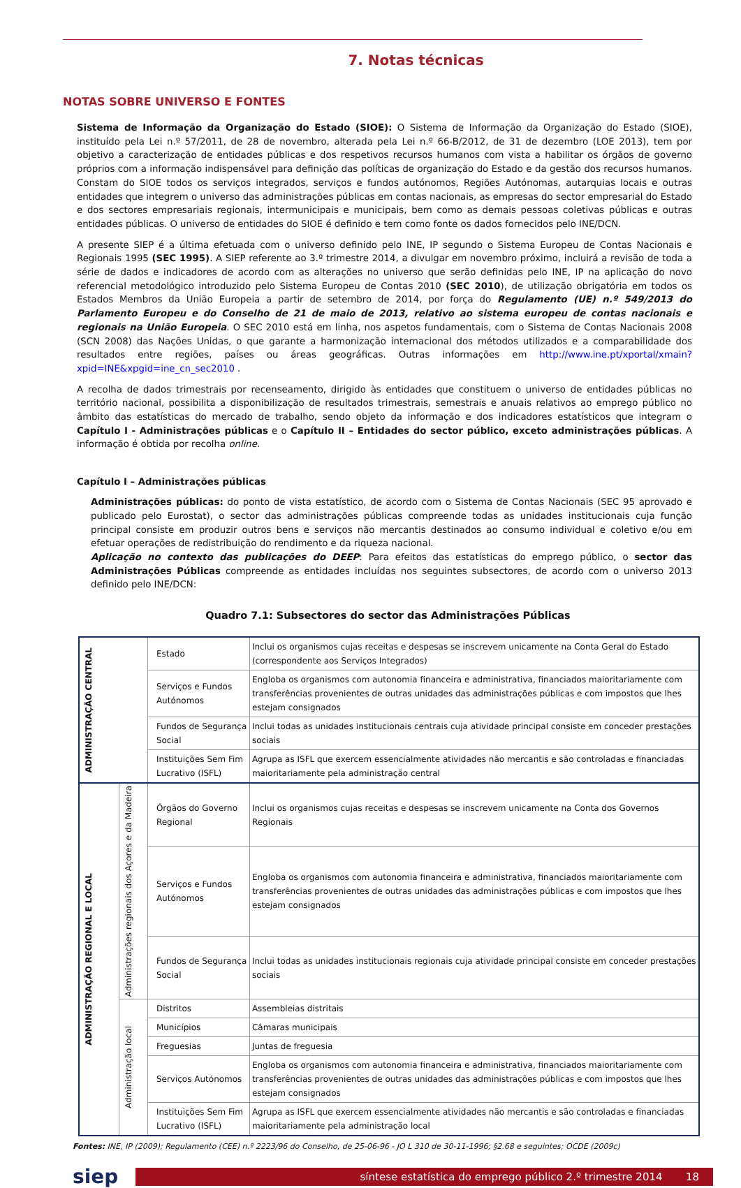7. Notas técnicas
NOTAS SOBRE UNIVERSO E FONTES
Sistema de Informação da Organização do Estado (SIOE): O Sistema de Informação da Organização do Estado (SIOE), instituído pela Lei n.º 57/2011, de 28 de novembro, alterada pela Lei n.º 66-B/2012, de 31 de dezembro (LOE 2013), tem por objetivo a caracterização de entidades públicas e dos respetivos recursos humanos com vista a habilitar os órgãos de governo próprios com a informação indispensável para definição das políticas de organização do Estado e da gestão dos recursos humanos. Constam do SIOE todos os serviços integrados, serviços e fundos autónomos, Regiões Autónomas, autarquias locais e outras entidades que integrem o universo das administrações públicas em contas nacionais, as empresas do sector empresarial do Estado e dos sectores empresariais regionais, intermunicipais e municipais, bem como as demais pessoas coletivas públicas e outras entidades públicas. O universo de entidades do SIOE é definido e tem como fonte os dados fornecidos pelo INE/DCN.
A presente SIEP é a última efetuada com o universo definido pelo INE, IP segundo o Sistema Europeu de Contas Nacionais e Regionais 1995 (SEC 1995). A SIEP referente ao 3.º trimestre 2014, a divulgar em novembro próximo, incluirá a revisão de toda a série de dados e indicadores de acordo com as alterações no universo que serão definidas pelo INE, IP na aplicação do novo referencial metodológico introduzido pelo Sistema Europeu de Contas 2010 (SEC 2010), de utilização obrigatória em todos os Estados Membros da União Europeia a partir de setembro de 2014, por força do Regulamento (UE) n.º 549/2013 do Parlamento Europeu e do Conselho de 21 de maio de 2013, relativo ao sistema europeu de contas nacionais e regionais na União Europeia. O SEC 2010 está em linha, nos aspetos fundamentais, com o Sistema de Contas Nacionais 2008 (SCN 2008) das Nações Unidas, o que garante a harmonização internacional dos métodos utilizados e a comparabilidade dos resultados entre regiões, países ou áreas geográficas. Outras informações em http://www.ine.pt/xportal/xmain?xpid=INE&xpgid=ine_cn_sec2010 .
A recolha de dados trimestrais por recenseamento, dirigido às entidades que constituem o universo de entidades públicas no território nacional, possibilita a disponibilização de resultados trimestrais, semestrais e anuais relativos ao emprego público no âmbito das estatísticas do mercado de trabalho, sendo objeto da informação e dos indicadores estatísticos que integram o Capítulo I - Administrações públicas e o Capítulo II – Entidades do sector público, exceto administrações públicas. A informação é obtida por recolha online.
Capítulo I – Administrações públicas
Administrações públicas: do ponto de vista estatístico, de acordo com o Sistema de Contas Nacionais (SEC 95 aprovado e publicado pelo Eurostat), o sector das administrações públicas compreende todas as unidades institucionais cuja função principal consiste em produzir outros bens e serviços não mercantis destinados ao consumo individual e coletivo e/ou em efetuar operações de redistribuição do rendimento e da riqueza nacional.
Aplicação no contexto das publicações do DEEP: Para efeitos das estatísticas do emprego público, o sector das Administrações Públicas compreende as entidades incluídas nos seguintes subsectores, de acordo com o universo 2013 definido pelo INE/DCN:
Quadro 7.1: Subsectores do sector das Administrações Públicas
| ADMINISTRAÇÃO CENTRAL | | Estado | Inclui os organismos cujas receitas e despesas se inscrevem unicamente na Conta Geral do Estado (correspondente aos Serviços Integrados) |
| | | Serviços e Fundos Autónomos | Engloba os organismos com autonomia financeira e administrativa, financiados maioritariamente com transferências provenientes de outras unidades das administrações públicas e com impostos que lhes estejam consignados |
| | | Fundos de Segurança Social | Inclui todas as unidades institucionais centrais cuja atividade principal consiste em conceder prestações sociais |
| | | Instituições Sem Fim Lucrativo (ISFL) | Agrupa as ISFL que exercem essencialmente atividades não mercantis e são controladas e financiadas maioritariamente pela administração central |
| ADMINISTRAÇÃO REGIONAL E LOCAL | Administrações regionais dos Açores e da Madeira | Órgãos do Governo Regional | Inclui os organismos cujas receitas e despesas se inscrevem unicamente na Conta dos Governos Regionais |
| | | Serviços e Fundos Autónomos | Engloba os organismos com autonomia financeira e administrativa, financiados maioritariamente com transferências provenientes de outras unidades das administrações públicas e com impostos que lhes estejam consignados |
| | | Fundos de Segurança Social | Inclui todas as unidades institucionais regionais cuja atividade principal consiste em conceder prestações sociais |
| | Administração local | Distritos | Assembleias distritais |
| | | Municípios | Câmaras municipais |
| | | Freguesias | Juntas de freguesia |
| | | Serviços Autónomos | Engloba os organismos com autonomia financeira e administrativa, financiados maioritariamente com transferências provenientes de outras unidades das administrações públicas e com impostos que lhes estejam consignados |
| | | Instituições Sem Fim Lucrativo (ISFL) | Agrupa as ISFL que exercem essencialmente atividades não mercantis e são controladas e financiadas maioritariamente pela administração local |
Fontes: INE, IP (2009); Regulamento (CEE) n.º 2223/96 do Conselho, de 25-06-96 - JO L 310 de 30-11-1996; §2.68 e seguintes; OCDE (2009c)
siep
síntese estatística do emprego público 2.º trimestre 2014 18